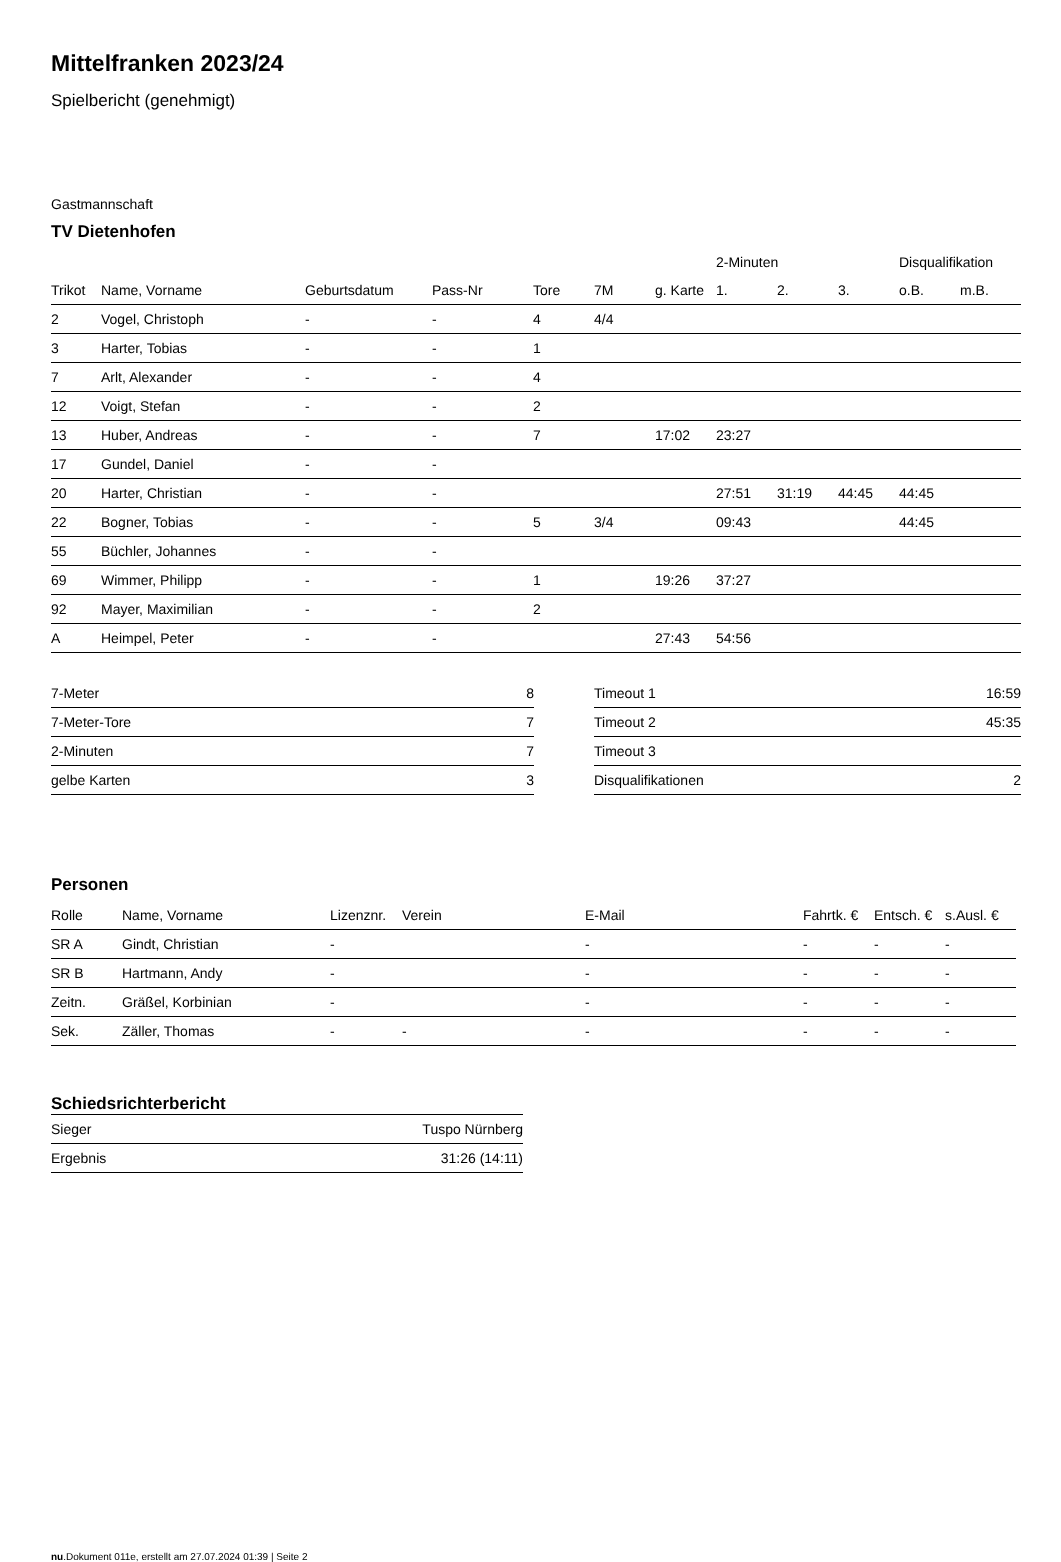Mittelfranken 2023/24
Spielbericht (genehmigt)
Gastmannschaft
TV Dietenhofen
| | | | | | | | 2-Minuten | | | Disqualifikation | |
| --- | --- | --- | --- | --- | --- | --- | --- | --- | --- | --- | --- |
| Trikot | Name, Vorname | Geburtsdatum | Pass-Nr | Tore | 7M | g. Karte | 1. | 2. | 3. | o.B. | m.B. |
| 2 | Vogel, Christoph | - | - | 4 | 4/4 | | | | | | |
| 3 | Harter, Tobias | - | - | 1 | | | | | | | |
| 7 | Arlt, Alexander | - | - | 4 | | | | | | | |
| 12 | Voigt, Stefan | - | - | 2 | | | | | | | |
| 13 | Huber, Andreas | - | - | 7 | | 17:02 | 23:27 | | | | |
| 17 | Gundel, Daniel | - | - | | | | | | | | |
| 20 | Harter, Christian | - | - | | | | 27:51 | 31:19 | 44:45 | 44:45 | |
| 22 | Bogner, Tobias | - | - | 5 | 3/4 | | 09:43 | | | 44:45 | |
| 55 | Büchler, Johannes | - | - | | | | | | | | |
| 69 | Wimmer, Philipp | - | - | 1 | | 19:26 | 37:27 | | | | |
| 92 | Mayer, Maximilian | - | - | 2 | | | | | | | |
| A | Heimpel, Peter | - | - | | | 27:43 | 54:56 | | | | |
| 7-Meter | 8 |
| 7-Meter-Tore | 7 |
| 2-Minuten | 7 |
| gelbe Karten | 3 |
| Timeout 1 | 16:59 |
| Timeout 2 | 45:35 |
| Timeout 3 | |
| Disqualifikationen | 2 |
Personen
| Rolle | Name, Vorname | Lizenznr. | Verein | E-Mail | Fahrtk. € | Entsch. € | s.Ausl. € |
| --- | --- | --- | --- | --- | --- | --- | --- |
| SR A | Gindt, Christian | - | | - | - | - | - |
| SR B | Hartmann, Andy | - | | - | - | - | - |
| Zeitn. | Gräßel, Korbinian | - | | - | - | - | - |
| Sek. | Zäller, Thomas | - | - | - | - | - | - |
Schiedsrichterbericht
| Sieger | Tuspo Nürnberg |
| Ergebnis | 31:26 (14:11) |
nu.Dokument 011e, erstellt am 27.07.2024 01:39 | Seite 2